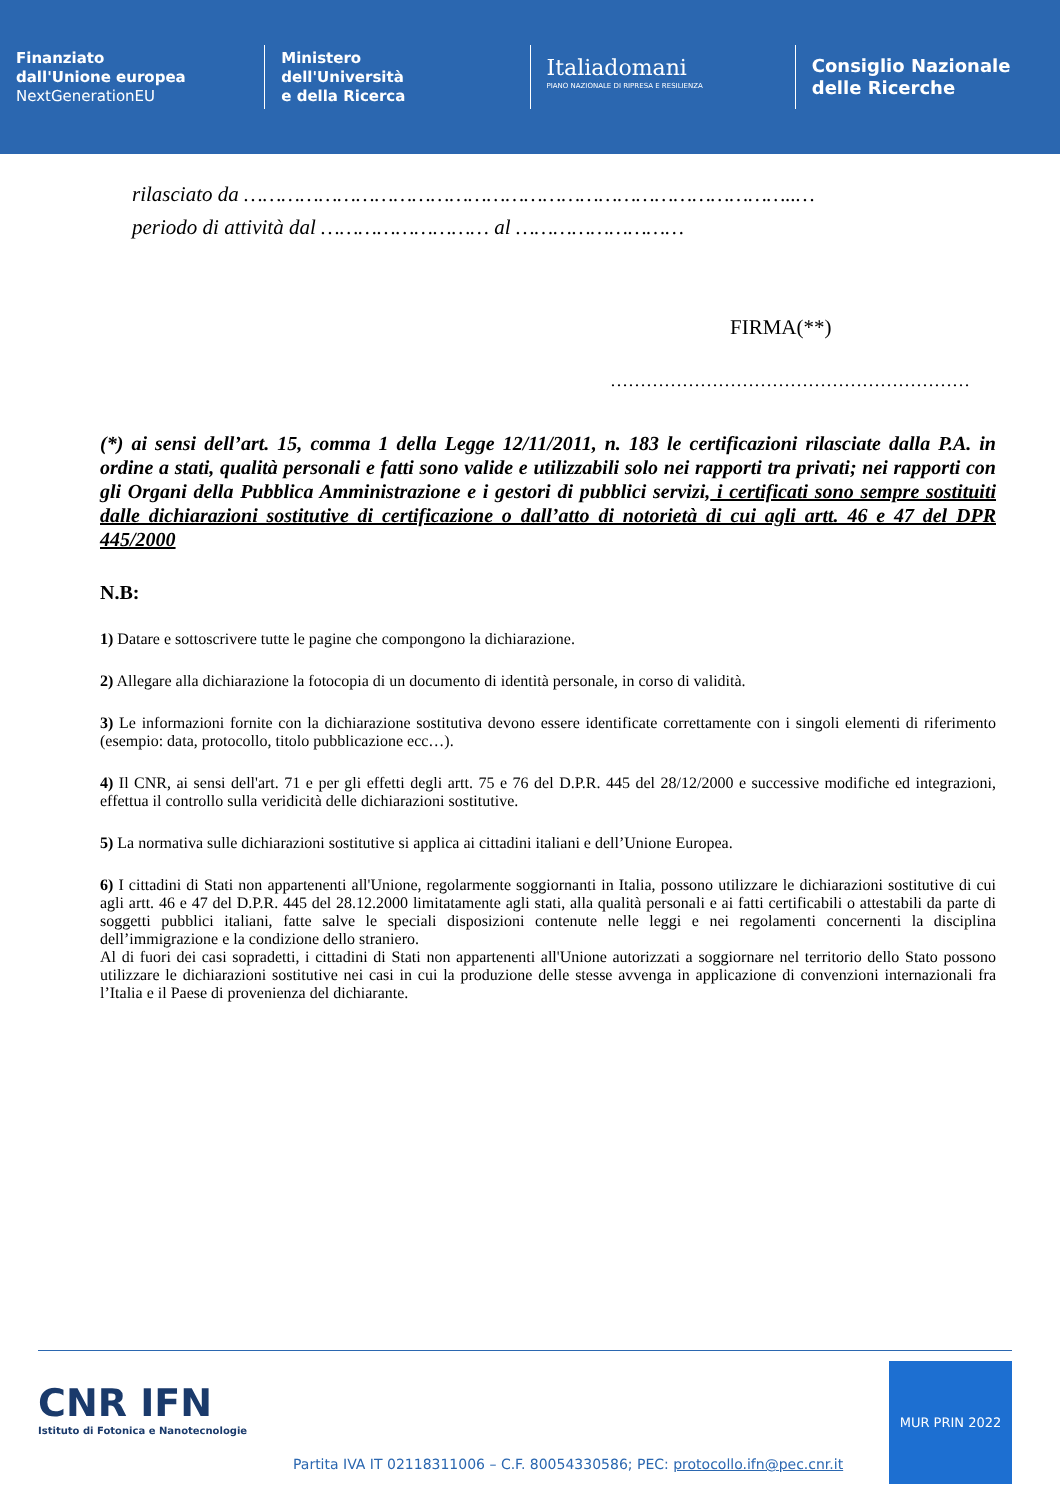Finanziato
dall'Unione europea
NextGenerationEU
Ministero
dell'Università
e della Ricerca
Italiadomani
PIANO NAZIONALE DI RIPRESA E RESILIENZA
Consiglio Nazionale
delle Ricerche
rilasciato da ……………………………………………………………………………..…
periodo di attività dal ……………………… al ………………………
FIRMA(**)
……………………………………………………
(*) ai sensi dell’art. 15, comma 1 della Legge 12/11/2011, n. 183 le certificazioni rilasciate dalla P.A. in ordine a stati, qualità personali e fatti sono valide e utilizzabili solo nei rapporti tra privati; nei rapporti con gli Organi della Pubblica Amministrazione e i gestori di pubblici servizi, i certificati sono sempre sostituiti dalle dichiarazioni sostitutive di certificazione o dall’atto di notorietà di cui agli artt. 46 e 47 del DPR 445/2000
N.B:
1) Datare e sottoscrivere tutte le pagine che compongono la dichiarazione.
2) Allegare alla dichiarazione la fotocopia di un documento di identità personale, in corso di validità.
3) Le informazioni fornite con la dichiarazione sostitutiva devono essere identificate correttamente con i singoli elementi di riferimento (esempio: data, protocollo, titolo pubblicazione ecc…).
4) Il CNR, ai sensi dell'art. 71 e per gli effetti degli artt. 75 e 76 del D.P.R. 445 del 28/12/2000 e successive modifiche ed integrazioni, effettua il controllo sulla veridicità delle dichiarazioni sostitutive.
5) La normativa sulle dichiarazioni sostitutive si applica ai cittadini italiani e dell’Unione Europea.
6) I cittadini di Stati non appartenenti all'Unione, regolarmente soggiornanti in Italia, possono utilizzare le dichiarazioni sostitutive di cui agli artt. 46 e 47 del D.P.R. 445 del 28.12.2000 limitatamente agli stati, alla qualità personali e ai fatti certificabili o attestabili da parte di soggetti pubblici italiani, fatte salve le speciali disposizioni contenute nelle leggi e nei regolamenti concernenti la disciplina dell’immigrazione e la condizione dello straniero.
Al di fuori dei casi sopradetti, i cittadini di Stati non appartenenti all'Unione autorizzati a soggiornare nel territorio dello Stato possono utilizzare le dichiarazioni sostitutive nei casi in cui la produzione delle stesse avvenga in applicazione di convenzioni internazionali fra l’Italia e il Paese di provenienza del dichiarante.
CNR IFN
Istituto di Fotonica e Nanotecnologie
Partita IVA IT 02118311006 – C.F. 80054330586; PEC: protocollo.ifn@pec.cnr.it
MUR PRIN 2022